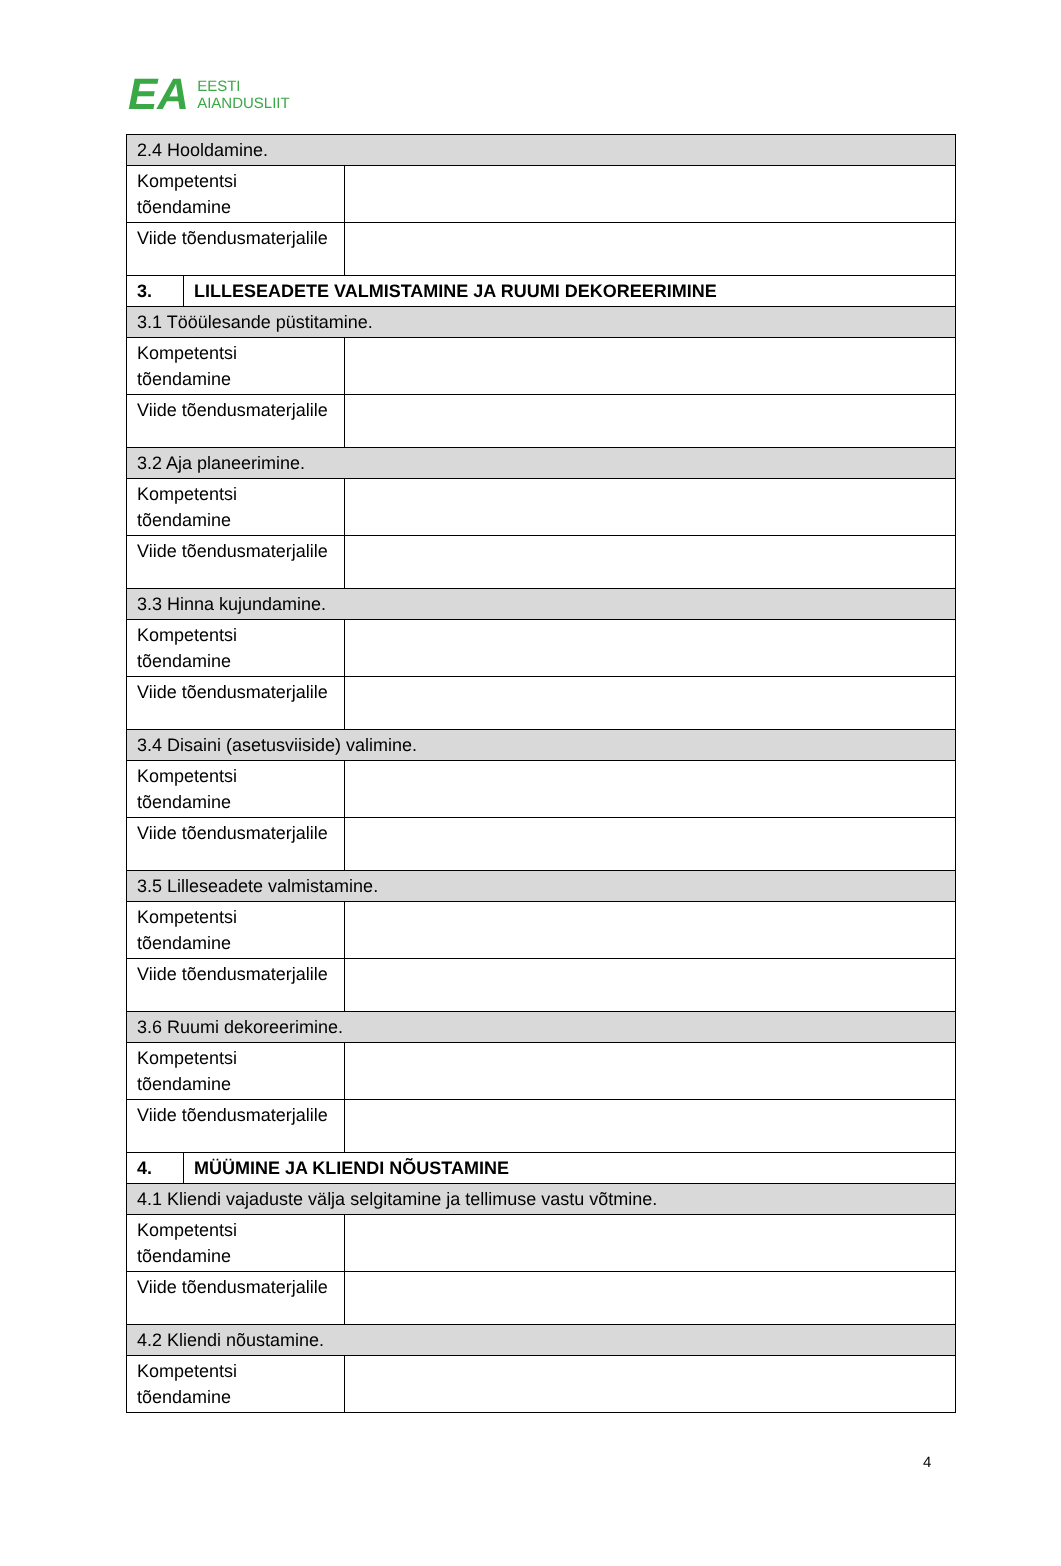EA EESTI
AIANDUSLIIT
| 2.4 Hooldamine. | | |
| Kompetentsi tõendamine | | |
| Viide tõendusmaterjalile | | |
| 3. | LILLESEADETE VALMISTAMINE JA RUUMI DEKOREERIMINE | |
| 3.1 Tööülesande püstitamine. | | |
| Kompetentsi tõendamine | | |
| Viide tõendusmaterjalile | | |
| 3.2 Aja planeerimine. | | |
| Kompetentsi tõendamine | | |
| Viide tõendusmaterjalile | | |
| 3.3 Hinna kujundamine. | | |
| Kompetentsi tõendamine | | |
| Viide tõendusmaterjalile | | |
| 3.4 Disaini (asetusviiside) valimine. | | |
| Kompetentsi tõendamine | | |
| Viide tõendusmaterjalile | | |
| 3.5 Lilleseadete valmistamine. | | |
| Kompetentsi tõendamine | | |
| Viide tõendusmaterjalile | | |
| 3.6 Ruumi dekoreerimine. | | |
| Kompetentsi tõendamine | | |
| Viide tõendusmaterjalile | | |
| 4. | MÜÜMINE JA KLIENDI NÕUSTAMINE | |
| 4.1 Kliendi vajaduste välja selgitamine ja tellimuse vastu võtmine. | | |
| Kompetentsi tõendamine | | |
| Viide tõendusmaterjalile | | |
| 4.2 Kliendi nõustamine. | | |
| Kompetentsi tõendamine | | |
4